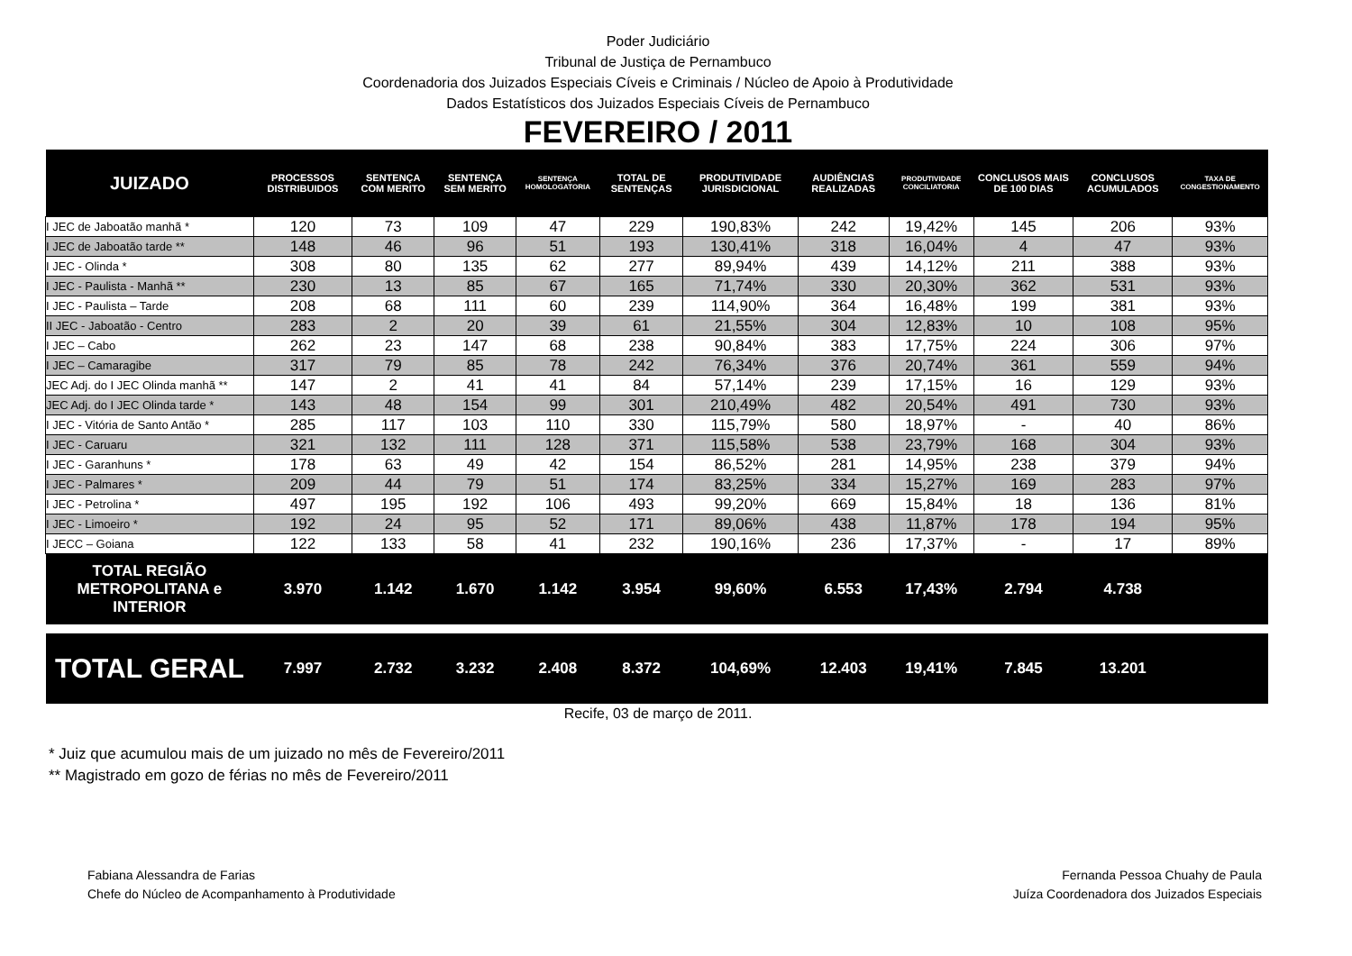Poder Judiciário
Tribunal de Justiça de Pernambuco
Coordenadoria dos Juizados Especiais Cíveis e Criminais / Núcleo de Apoio à Produtividade
Dados Estatísticos dos Juizados Especiais Cíveis de Pernambuco
FEVEREIRO / 2011
| JUIZADO | PROCESSOS DISTRIBUIDOS | SENTENÇA COM MERITO | SENTENÇA SEM MERITO | SENTENÇA HOMOLOGATORIA | TOTAL DE SENTENÇAS | PRODUTIVIDADE JURISDICIONAL | AUDIÊNCIAS REALIZADAS | PRODUTIVIDADE CONCILIATORIA | CONCLUSOS MAIS DE 100 DIAS | CONCLUSOS ACUMULADOS | TAXA DE CONGESTIONAMENTO |
| --- | --- | --- | --- | --- | --- | --- | --- | --- | --- | --- | --- |
| I JEC de Jaboatão manhã * | 120 | 73 | 109 | 47 | 229 | 190,83% | 242 | 19,42% | 145 | 206 | 93% |
| I JEC de Jaboatão tarde ** | 148 | 46 | 96 | 51 | 193 | 130,41% | 318 | 16,04% | 4 | 47 | 93% |
| I JEC - Olinda * | 308 | 80 | 135 | 62 | 277 | 89,94% | 439 | 14,12% | 211 | 388 | 93% |
| I JEC - Paulista - Manhã ** | 230 | 13 | 85 | 67 | 165 | 71,74% | 330 | 20,30% | 362 | 531 | 93% |
| I JEC - Paulista – Tarde | 208 | 68 | 111 | 60 | 239 | 114,90% | 364 | 16,48% | 199 | 381 | 93% |
| II JEC - Jaboatão - Centro | 283 | 2 | 20 | 39 | 61 | 21,55% | 304 | 12,83% | 10 | 108 | 95% |
| I JEC – Cabo | 262 | 23 | 147 | 68 | 238 | 90,84% | 383 | 17,75% | 224 | 306 | 97% |
| I JEC – Camaragibe | 317 | 79 | 85 | 78 | 242 | 76,34% | 376 | 20,74% | 361 | 559 | 94% |
| JEC Adj. do I JEC Olinda manhã ** | 147 | 2 | 41 | 41 | 84 | 57,14% | 239 | 17,15% | 16 | 129 | 93% |
| JEC Adj. do I JEC Olinda tarde * | 143 | 48 | 154 | 99 | 301 | 210,49% | 482 | 20,54% | 491 | 730 | 93% |
| I JEC - Vitória de Santo Antão * | 285 | 117 | 103 | 110 | 330 | 115,79% | 580 | 18,97% | - | 40 | 86% |
| I JEC - Caruaru | 321 | 132 | 111 | 128 | 371 | 115,58% | 538 | 23,79% | 168 | 304 | 93% |
| I JEC - Garanhuns * | 178 | 63 | 49 | 42 | 154 | 86,52% | 281 | 14,95% | 238 | 379 | 94% |
| I JEC - Palmares * | 209 | 44 | 79 | 51 | 174 | 83,25% | 334 | 15,27% | 169 | 283 | 97% |
| I JEC - Petrolina * | 497 | 195 | 192 | 106 | 493 | 99,20% | 669 | 15,84% | 18 | 136 | 81% |
| I JEC - Limoeiro * | 192 | 24 | 95 | 52 | 171 | 89,06% | 438 | 11,87% | 178 | 194 | 95% |
| I JECC – Goiana | 122 | 133 | 58 | 41 | 232 | 190,16% | 236 | 17,37% | - | 17 | 89% |
| TOTAL REGIÃO METROPOLITANA e INTERIOR | 3.970 | 1.142 | 1.670 | 1.142 | 3.954 | 99,60% | 6.553 | 17,43% | 2.794 | 4.738 | |
| TOTAL GERAL | 7.997 | 2.732 | 3.232 | 2.408 | 8.372 | 104,69% | 12.403 | 19,41% | 7.845 | 13.201 | |
Recife, 03 de março de 2011.
* Juiz que acumulou mais de um juizado no mês de Fevereiro/2011
** Magistrado em gozo de férias no mês de Fevereiro/2011
Fabiana Alessandra de Farias
Chefe do Núcleo de Acompanhamento à Produtividade
Fernanda Pessoa Chuahy de Paula
Juíza Coordenadora dos Juizados Especiais